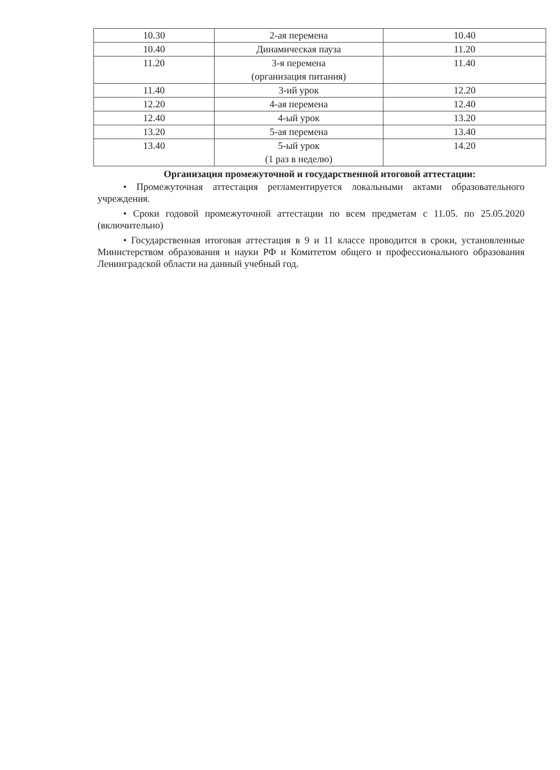| 10.30 | 2-ая перемена | 10.40 |
| 10.40 | Динамическая пауза | 11.20 |
| 11.20 | 3-я перемена (организация питания) | 11.40 |
| 11.40 | 3-ий урок | 12.20 |
| 12.20 | 4-ая перемена | 12.40 |
| 12.40 | 4-ый урок | 13.20 |
| 13.20 | 5-ая перемена | 13.40 |
| 13.40 | 5-ый урок (1 раз в неделю) | 14.20 |
Организация промежуточной и государственной итоговой аттестации:
• Промежуточная аттестация регламентируется локальными актами образовательного учреждения.
• Сроки годовой промежуточной аттестации по всем предметам с 11.05. по 25.05.2020 (включительно)
• Государственная итоговая аттестация в 9 и 11 классе проводится в сроки, установленные Министерством образования и науки РФ и Комитетом общего и профессионального образования Ленинградской области на данный учебный год.